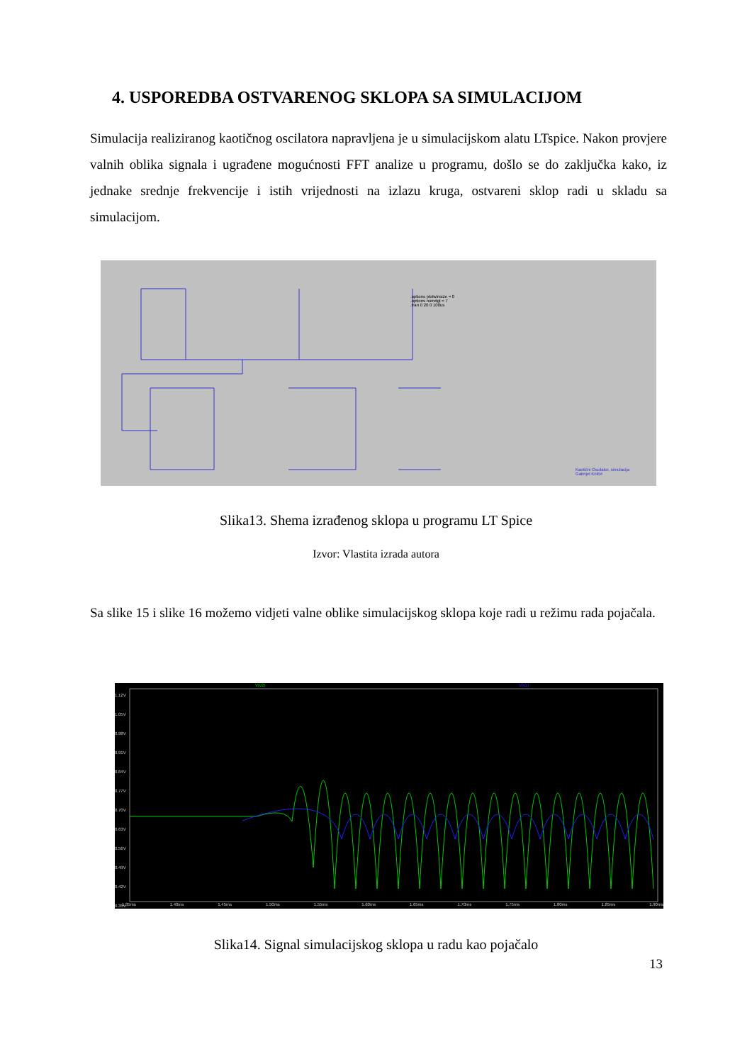4. USPOREDBA OSTVARENOG SKLOPA SA SIMULACIJOM
Simulacija realiziranog kaotičnog oscilatora napravljena je u simulacijskom alatu LTspice. Nakon provjere valnih oblika signala i ugrađene mogućnosti FFT analize u programu, došlo se do zaključka kako, iz jednake srednje frekvencije i istih vrijednosti na izlazu kruga, ostvareni sklop radi u skladu sa simulacijom.
.options plotwinsize = 0
.options numdgt = 7
.tran 0 20 0 100us
Kaotični Oscilator, simulacija
Gabrijel Krilčić
Slika13. Shema izrađenog sklopa u programu LT Spice
Izvor: Vlastita izrada autora
Sa slike 15 i slike 16 možemo vidjeti valne oblike simulacijskog sklopa koje radi u režimu rada pojačala.
V(v2) V(v1)
1.12V
1.05V
0.98V
0.91V
0.84V
0.77V
0.70V
0.63V
0.56V
0.49V
0.42V
0.35V
1.35ms 1.40ms 1.45ms 1.50ms 1.55ms 1.60ms 1.65ms 1.70ms 1.75ms 1.80ms 1.85ms 1.90ms
Slika14. Signal simulacijskog sklopa u radu kao pojačalo
13